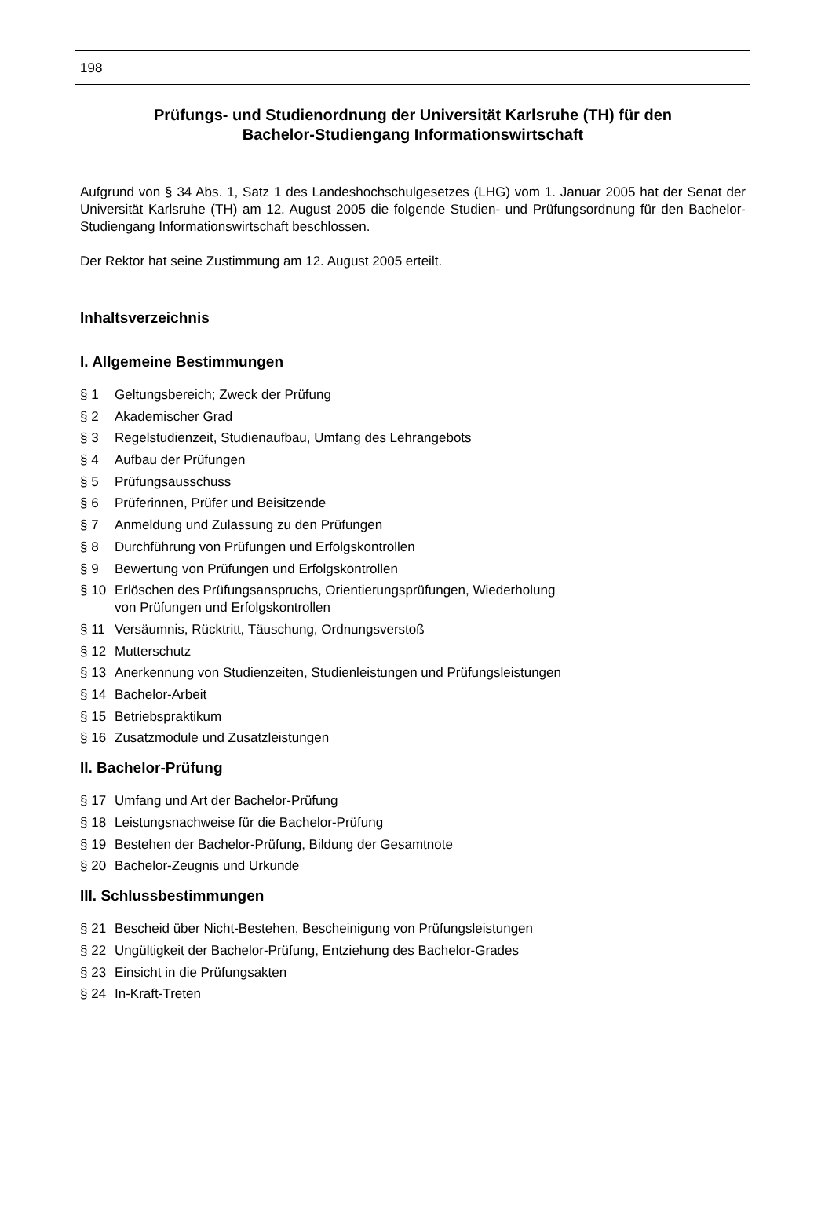198
Prüfungs- und Studienordnung der Universität Karlsruhe (TH) für den
Bachelor-Studiengang Informationswirtschaft
Aufgrund von § 34 Abs. 1, Satz 1 des Landeshochschulgesetzes (LHG) vom 1. Januar 2005 hat der Senat der Universität Karlsruhe (TH) am 12. August 2005 die folgende Studien- und Prüfungsordnung für den Bachelor-Studiengang Informationswirtschaft beschlossen.
Der Rektor hat seine Zustimmung am 12. August 2005 erteilt.
Inhaltsverzeichnis
I. Allgemeine Bestimmungen
§ 1 Geltungsbereich; Zweck der Prüfung
§ 2 Akademischer Grad
§ 3 Regelstudienzeit, Studienaufbau, Umfang des Lehrangebots
§ 4 Aufbau der Prüfungen
§ 5 Prüfungsausschuss
§ 6 Prüferinnen, Prüfer und Beisitzende
§ 7 Anmeldung und Zulassung zu den Prüfungen
§ 8 Durchführung von Prüfungen und Erfolgskontrollen
§ 9 Bewertung von Prüfungen und Erfolgskontrollen
§ 10 Erlöschen des Prüfungsanspruchs, Orientierungsprüfungen, Wiederholung
von Prüfungen und Erfolgskontrollen
§ 11 Versäumnis, Rücktritt, Täuschung, Ordnungsverstoß
§ 12 Mutterschutz
§ 13 Anerkennung von Studienzeiten, Studienleistungen und Prüfungsleistungen
§ 14 Bachelor-Arbeit
§ 15 Betriebspraktikum
§ 16 Zusatzmodule und Zusatzleistungen
II. Bachelor-Prüfung
§ 17 Umfang und Art der Bachelor-Prüfung
§ 18 Leistungsnachweise für die Bachelor-Prüfung
§ 19 Bestehen der Bachelor-Prüfung, Bildung der Gesamtnote
§ 20 Bachelor-Zeugnis und Urkunde
III. Schlussbestimmungen
§ 21 Bescheid über Nicht-Bestehen, Bescheinigung von Prüfungsleistungen
§ 22 Ungültigkeit der Bachelor-Prüfung, Entziehung des Bachelor-Grades
§ 23 Einsicht in die Prüfungsakten
§ 24 In-Kraft-Treten